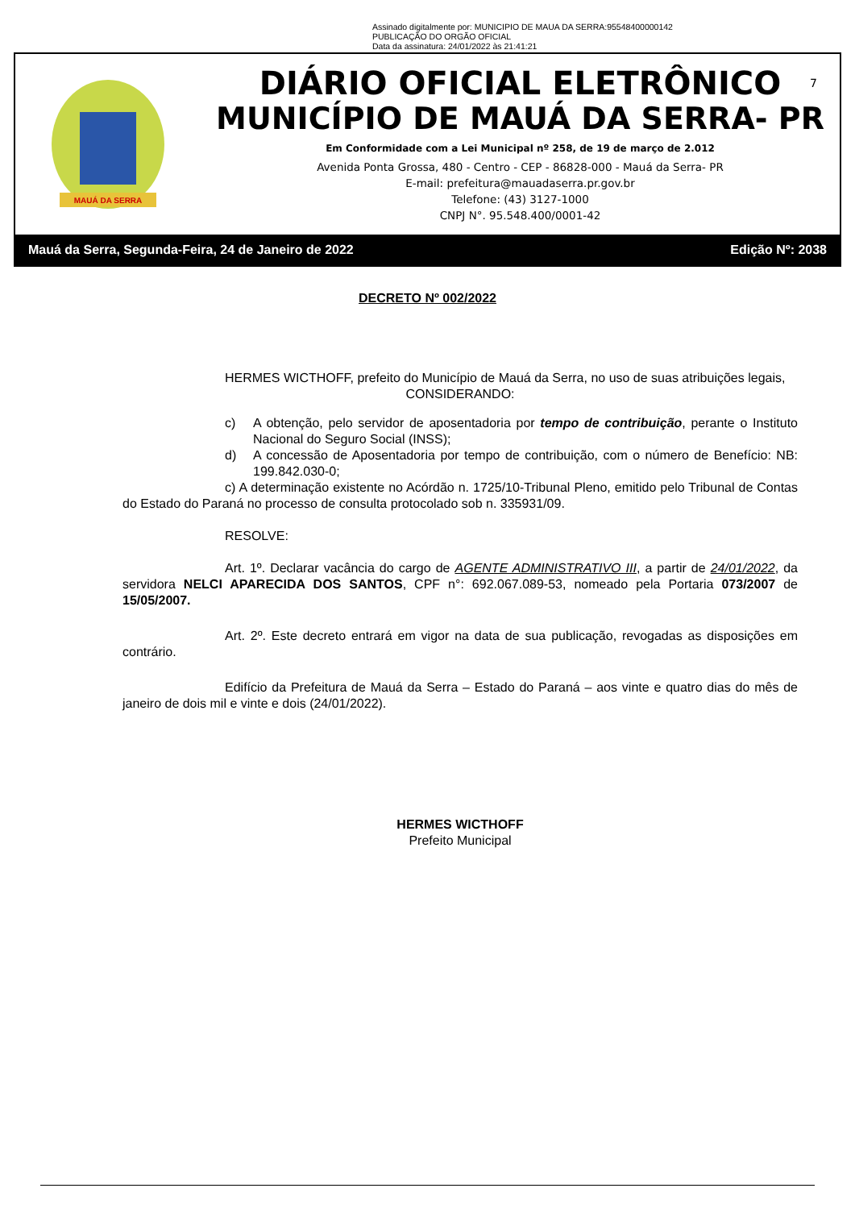Assinado digitalmente por: MUNICIPIO DE MAUA DA SERRA:95548400000142
PUBLICAÇÃO DO ORGÃO OFICIAL
Data da assinatura: 24/01/2022 às 21:41:21
MAUÁ DA SERRA
7
DIÁRIO OFICIAL ELETRÔNICO
MUNICÍPIO DE MAUÁ DA SERRA- PR
Em Conformidade com a Lei Municipal nº 258, de 19 de março de 2.012
Avenida Ponta Grossa, 480 - Centro - CEP - 86828-000 - Mauá da Serra- PR
E-mail: prefeitura@mauadaserra.pr.gov.br
Telefone: (43) 3127-1000
CNPJ N°. 95.548.400/0001-42
Mauá da Serra, Segunda-Feira, 24 de Janeiro de 2022 Edição Nº: 2038
DECRETO Nº 002/2022
HERMES WICTHOFF, prefeito do Município de Mauá da Serra, no uso de suas atribuições legais,
CONSIDERANDO:
c) A obtenção, pelo servidor de aposentadoria por tempo de contribuição, perante o Instituto Nacional do Seguro Social (INSS);
d) A concessão de Aposentadoria por tempo de contribuição, com o número de Benefício: NB: 199.842.030-0;
c) A determinação existente no Acórdão n. 1725/10-Tribunal Pleno, emitido pelo Tribunal de Contas do Estado do Paraná no processo de consulta protocolado sob n. 335931/09.
RESOLVE:
Art. 1º. Declarar vacância do cargo de AGENTE ADMINISTRATIVO III, a partir de 24/01/2022, da servidora NELCI APARECIDA DOS SANTOS, CPF n°: 692.067.089-53, nomeado pela Portaria 073/2007 de 15/05/2007.
Art. 2º. Este decreto entrará em vigor na data de sua publicação, revogadas as disposições em contrário.
Edifício da Prefeitura de Mauá da Serra – Estado do Paraná – aos vinte e quatro dias do mês de janeiro de dois mil e vinte e dois (24/01/2022).
HERMES WICTHOFF
Prefeito Municipal